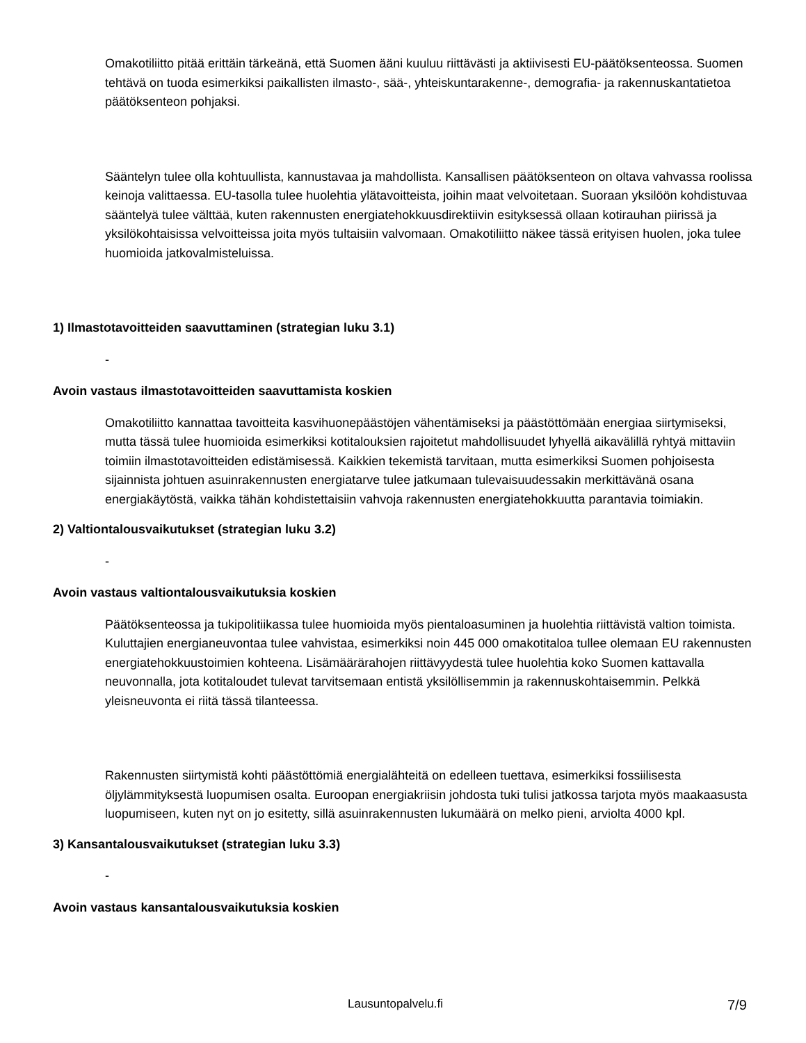Omakotiliitto pitää erittäin tärkeänä, että Suomen ääni kuuluu riittävästi ja aktiivisesti EU-päätöksenteossa. Suomen tehtävä on tuoda esimerkiksi paikallisten ilmasto-, sää-, yhteiskuntarakenne-, demografia- ja rakennuskantatietoa päätöksenteon pohjaksi.
Sääntelyn tulee olla kohtuullista, kannustavaa ja mahdollista. Kansallisen päätöksenteon on oltava vahvassa roolissa keinoja valittaessa. EU-tasolla tulee huolehtia ylätavoitteista, joihin maat velvoitetaan. Suoraan yksilöön kohdistuvaa sääntelyä tulee välttää, kuten rakennusten energiatehokkuusdirektiivin esityksessä ollaan kotirauhan piirissä ja yksilökohtaisissa velvoitteissa joita myös tultaisiin valvomaan. Omakotiliitto näkee tässä erityisen huolen, joka tulee huomioida jatkovalmisteluissa.
1) Ilmastotavoitteiden saavuttaminen (strategian luku 3.1)
-
Avoin vastaus ilmastotavoitteiden saavuttamista koskien
Omakotiliitto kannattaa tavoitteita kasvihuonepäästöjen vähentämiseksi ja päästöttömään energiaa siirtymiseksi, mutta tässä tulee huomioida esimerkiksi kotitalouksien rajoitetut mahdollisuudet lyhyellä aikavälillä ryhtyä mittaviin toimiin ilmastotavoitteiden edistämisessä. Kaikkien tekemistä tarvitaan, mutta esimerkiksi Suomen pohjoisesta sijainnista johtuen asuinrakennusten energiatarve tulee jatkumaan tulevaisuudessakin merkittävänä osana energiakäytöstä, vaikka tähän kohdistettaisiin vahvoja rakennusten energiatehokkuutta parantavia toimiakin.
2) Valtiontalousvaikutukset (strategian luku 3.2)
-
Avoin vastaus valtiontalousvaikutuksia koskien
Päätöksenteossa ja tukipolitiikassa tulee huomioida myös pientaloasuminen ja huolehtia riittävistä valtion toimista. Kuluttajien energianeuvontaa tulee vahvistaa, esimerkiksi noin 445 000 omakotitaloa tullee olemaan EU rakennusten energiatehokkuustoimien kohteena. Lisämäärärahojen riittävyydestä tulee huolehtia koko Suomen kattavalla neuvonnalla, jota kotitaloudet tulevat tarvitsemaan entistä yksilöllisemmin ja rakennuskohtaisemmin. Pelkkä yleisneuvonta ei riitä tässä tilanteessa.
Rakennusten siirtymistä kohti päästöttömiä energialähteitä on edelleen tuettava, esimerkiksi fossiilisesta öljylämmityksestä luopumisen osalta. Euroopan energiakriisin johdosta tuki tulisi jatkossa tarjota myös maakaasusta luopumiseen, kuten nyt on jo esitetty, sillä asuinrakennusten lukumäärä on melko pieni, arviolta 4000 kpl.
3) Kansantalousvaikutukset (strategian luku 3.3)
-
Avoin vastaus kansantalousvaikutuksia koskien
Lausuntopalvelu.fi 7/9